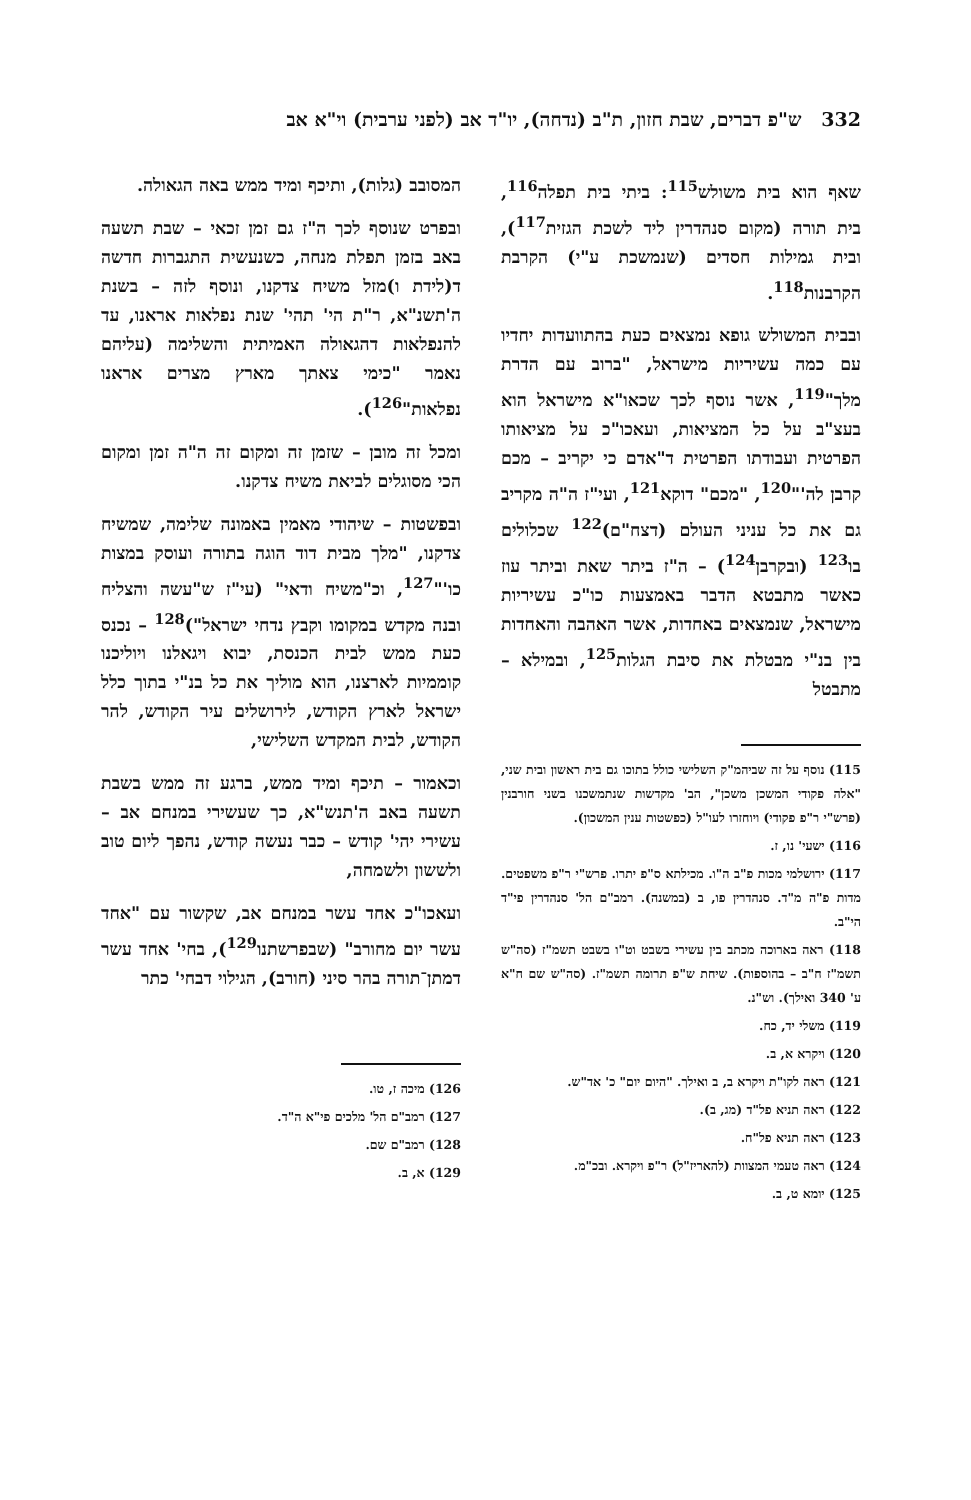332 ש"פ דברים, שבת חזון, ת"ב (נדחה), יו"ד אב (לפני ערבית) וי"א אב
שאף הוא בית משולש<sup>115</sup>: ביתי בית תפלה<sup>116</sup>, בית תורה (מקום סנהדרין ליד לשכת הגזית<sup>117</sup>), ובית גמילות חסדים (שנמשכת ע"י) הקרבת הקרבנות<sup>118</sup>.
ובבית המשולש גופא נמצאים כעת בהתוועדות יחדיו עם כמה עשיריות מישראל, "ברוב עם הדרת מלך"<sup>119</sup>, אשר נוסף לכך שכאו"א מישראל הוא בעצ"ב על כל המציאות, ועאכו"כ על מציאותו הפרטית ועבודתו הפרטית ד"אדם כי יקריב – מכם קרבן לה'"<sup>120</sup>, "מכם" דוקא<sup>121</sup>, ועי"ז ה"ה מקריב גם את כל עניני העולם (דצח"ם)<sup>122</sup> שכלולים בו<sup>123</sup> (ובקרבן<sup>124</sup>) – ה"ז ביתר שאת וביתר עוז כאשר מתבטא הדבר באמצעות כו"כ עשיריות מישראל, שנמצאים באחדות, אשר האהבה והאחדות בין בנ"י מבטלת את סיבת הגלות<sup>125</sup>, ובמילא – מתבטל
115) נוסף על זה שביהמ"ק השלישי כולל בתוכו גם בית ראשון ובית שני, "אלה פקודי המשכן משכן", הב' מקדשות שנתמשכנו בשני חורבנין (פרש"י ר"פ פקודי) ויוחזרו לעו"ל (כפשטות ענין המשכון).
116) ישעי' נו, ז.
117) ירושלמי מכות פ"ב ה"ו. מכילתא ס"פ יתרו. פרש"י ר"פ משפטים. מדות פ"ה מ"ד. סנהדרין פו, ב (במשנה). רמב"ם הל' סנהדרין פי"ד הי"ב.
118) ראה בארוכה מכתב בין עשירי בשבט וט"ו בשבט תשמ"ז (סה"ש תשמ"ז ח"ב – בהוספות). שיחת ש"פ תרומה תשמ"ז. (סה"ש שם ח"א ע' 340 ואילך). וש"נ.
119) משלי יד, כח.
120) ויקרא א, ב.
121) ראה לקו"ת ויקרא ב, ב ואילך. "היום יום" כ' אד"ש.
122) ראה תניא פל"ד (מג, ב).
123) ראה תניא פל"ח.
124) ראה טעמי המצוות (להאריז"ל) ר"פ ויקרא. ובכ"מ.
125) יומא ט, ב.
המסובב (גלות), ותיכף ומיד ממש באה הגאולה.
ובפרט שנוסף לכך ה"ז גם זמן זכאי – שבת תשעה באב בזמן תפלת מנחה, כשנעשית התגברות חדשה ד(לידת ו)מזל משיח צדקנו, ונוסף לזה – בשנת ה'תשנ"א, ר"ת הי' תהי' שנת נפלאות אראנו, עד להנפלאות דהגאולה האמיתית והשלימה (עליהם נאמר "כימי צאתך מארץ מצרים אראנו נפלאות"<sup>126</sup>).
ומכל זה מובן – שזמן זה ומקום זה ה"ה זמן ומקום הכי מסוגלים לביאת משיח צדקנו.
ובפשטות – שיהודי מאמין באמונה שלימה, שמשיח צדקנו, "מלך מבית דוד הוגה בתורה ועוסק במצות כו'"<sup>127</sup>, וכ"משיח ודאי" (עי"ז ש"עשה והצליח ובנה מקדש במקומו וקבץ נדחי ישראל")<sup>128</sup> – נכנס כעת ממש לבית הכנסת, יבוא ויגאלנו ויוליכנו קוממיות לארצנו, הוא מוליך את כל בנ"י בתוך כלל ישראל לארץ הקודש, לירושלים עיר הקודש, להר הקודש, לבית המקדש השלישי,
וכאמור – תיכף ומיד ממש, ברגע זה ממש בשבת תשעה באב ה'תנש"א, כך שעשירי במנחם אב – עשירי יהי' קודש – כבר נעשה קודש, נהפך ליום טוב ולששון ולשמחה,
ועאכו"כ אחד עשר במנחם אב, שקשור עם "אחד עשר יום מחורב" (שבפרשתנו<sup>129</sup>), בחי' אחד עשר דמתן־תורה בהר סיני (חורב), הגילוי דבחי' כתר
126) מיכה ז, טו.
127) רמב"ם הל' מלכים פי"א ה"ד.
128) רמב"ם שם.
129) א, ב.